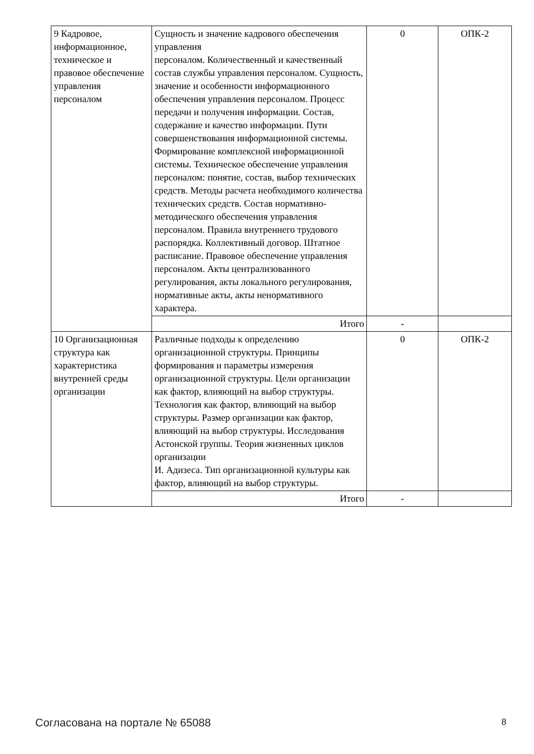| 9 Кадровое, информационное, техническое и правовое обеспечение управления персоналом | Сущность и значение кадрового обеспечения управления персоналом. Количественный и качественный состав службы управления персоналом. Сущность, значение и особенности информационного обеспечения управления персоналом. Процесс передачи и получения информации. Состав, содержание и качество информации. Пути совершенствования информационной системы. Формирование комплексной информационной системы. Техническое обеспечение управления персоналом: понятие, состав, выбор технических средств. Методы расчета необходимого количества технических средств. Состав нормативно-методического обеспечения управления персоналом. Правила внутреннего трудового распорядка. Коллективный договор. Штатное расписание. Правовое обеспечение управления персоналом. Акты централизованного регулирования, акты локального регулирования, нормативные акты, акты ненормативного характера. | 0 | ОПК-2 |
| | Итого | - | |
| 10 Организационная структура как характеристика внутренней среды организации | Различные подходы к определению организационной структуры. Принципы формирования и параметры измерения организационной структуры. Цели организации как фактор, влияющий на выбор структуры. Технология как фактор, влияющий на выбор структуры. Размер организации как фактор, влияющий на выбор структуры. Исследования Астонской группы. Теория жизненных циклов организации И. Адизеса. Тип организационной культуры как фактор, влияющий на выбор структуры. | 0 | ОПК-2 |
| | Итого | - | |
Согласована на портале № 65088 8